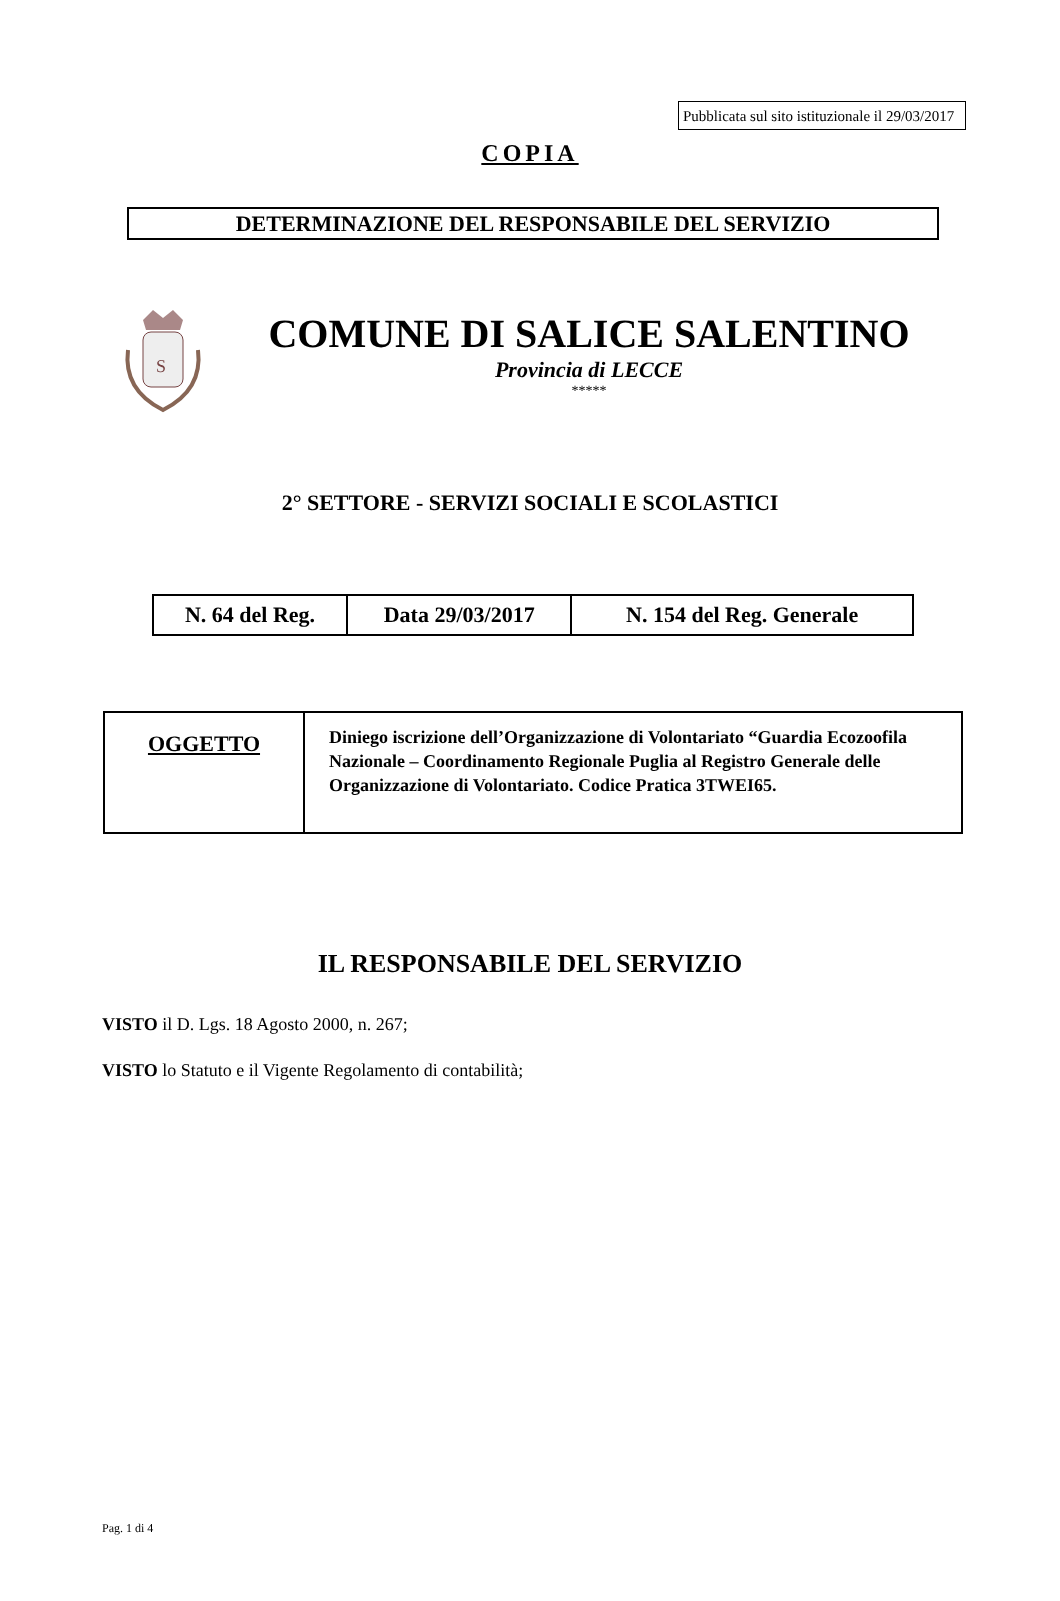Pubblicata sul sito istituzionale il 29/03/2017
COPIA
DETERMINAZIONE DEL RESPONSABILE DEL SERVIZIO
S
COMUNE DI SALICE SALENTINO
Provincia di LECCE
*****
2° SETTORE - SERVIZI SOCIALI E SCOLASTICI
| N. 64 del Reg. | Data 29/03/2017 | N. 154 del Reg. Generale |
| OGGETTO | Diniego iscrizione dell’Organizzazione di Volontariato “Guardia Ecozoofila Nazionale – Coordinamento Regionale Puglia al Registro Generale delle Organizzazione di Volontariato. Codice Pratica 3TWEI65. |
IL RESPONSABILE DEL SERVIZIO
VISTO il D. Lgs. 18 Agosto 2000, n. 267;
VISTO lo Statuto e il Vigente Regolamento di contabilità;
Pag. 1 di 4